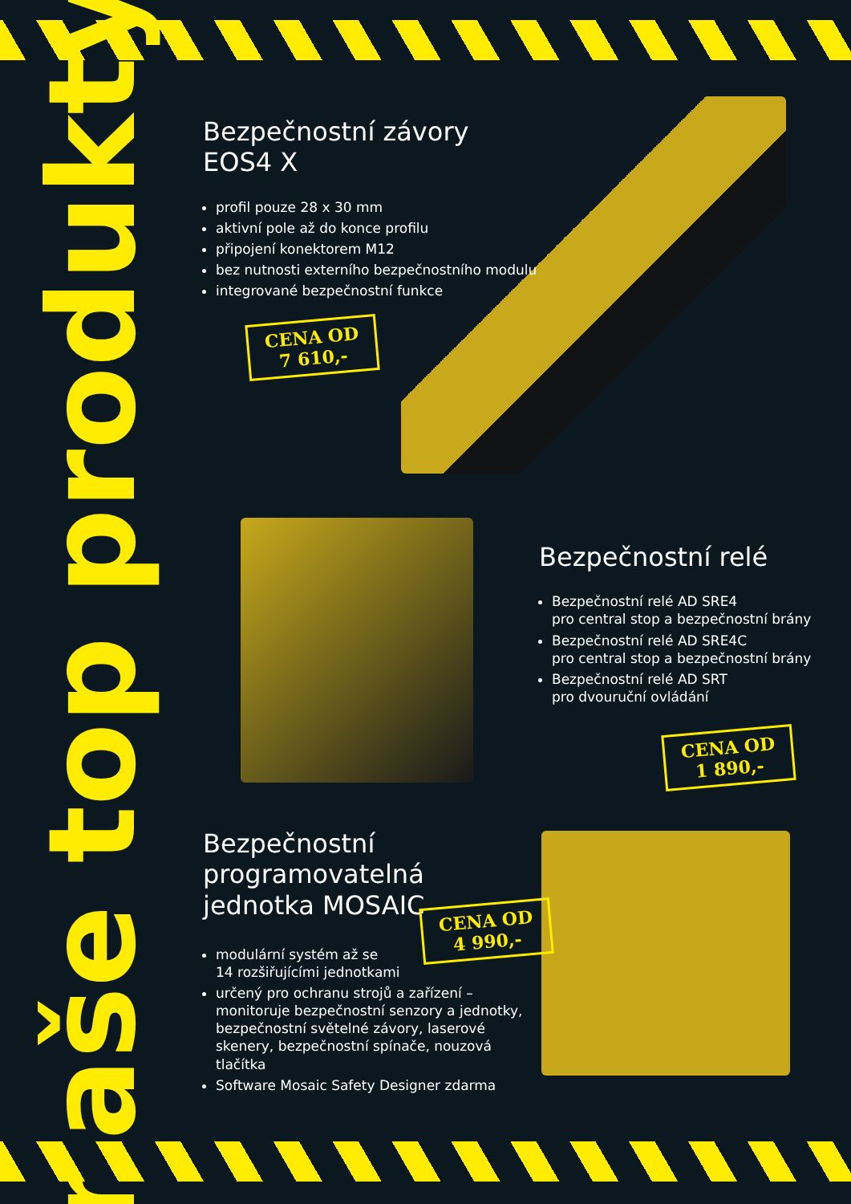naše top produkty
Bezpečnostní závory EOS4 X
profil pouze 28 x 30 mm
aktivní pole až do konce profilu
připojení konektorem M12
bez nutnosti externího bezpečnostního modulu
integrované bezpečnostní funkce
CENA OD
7 610,-
Bezpečnostní relé
Bezpečnostní relé AD SRE4
pro central stop a bezpečnostní brány
Bezpečnostní relé AD SRE4C
pro central stop a bezpečnostní brány
Bezpečnostní relé AD SRT
pro dvouruční ovládání
CENA OD
1 890,-
Bezpečnostní
programovatelná
jednotka MOSAIC
CENA OD
4 990,-
modulární systém až se
14 rozšiřujícími jednotkami
určený pro ochranu strojů a zařízení – monitoruje bezpečnostní senzory a jednotky, bezpečnostní světelné závory, laserové skenery, bezpečnostní spínače, nouzová tlačítka
Software Mosaic Safety Designer zdarma